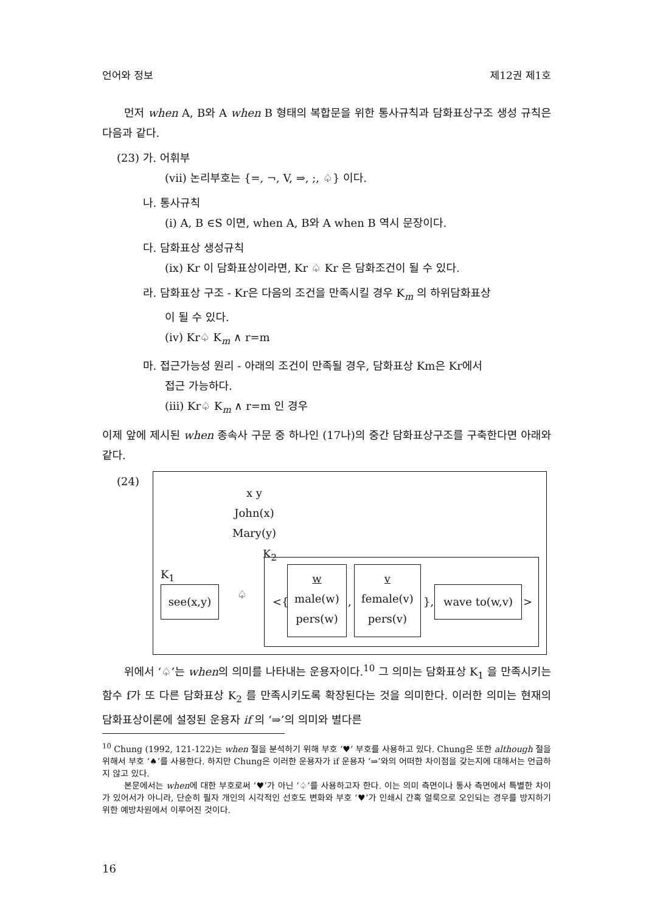언어와 정보 제12권 제1호
먼저 when A, B와 A when B 형태의 복합문을 위한 통사규칙과 담화표상구조 생성 규칙은 다음과 같다.
(23) 가. 어휘부
(vii) 논리부호는 {=, ¬, V, ⇒, ;, ♤} 이다.
나. 통사규칙
(i) A, B ∈S 이면, when A, B와 A when B 역시 문장이다.
다. 담화표상 생성규칙
(ix) Kr 이 담화표상이라면, Kr ♤ Kr 은 담화조건이 될 수 있다.
라. 담화표상 구조 - Kr은 다음의 조건을 만족시킬 경우 K<sub>m</sub> 의 하위담화표상
이 될 수 있다.
(iv) Kr♤ K<sub>m</sub> ∧ r=m
마. 접근가능성 원리 - 아래의 조건이 만족될 경우, 담화표상 Km은 Kr에서
접근 가능하다.
(iii) Kr♤ K<sub>m</sub> ∧ r=m 인 경우
이제 앞에 제시된 when 종속사 구문 중 하나인 (17나)의 중간 담화표상구조를 구축한다면 아래와 같다.
(24)
x y
John(x)
Mary(y)
K<sub>2</sub>
K<sub>1</sub>
see(x,y) ♤
<{
w
male(w)
pers(w)
,
v
female(v)
pers(v)
},
wave to(w,v)
>
위에서 ‘♤’는 when의 의미를 나타내는 운용자이다.<sup>10</sup> 그 의미는 담화표상 K<sub>1</sub> 을 만족시키는 함수 f가 또 다른 담화표상 K<sub>2</sub> 를 만족시키도록 확장된다는 것을 의미한다. 이러한 의미는 현재의 담화표상이론에 설정된 운용자 if 의 ‘⇒’의 의미와 별다른
<sup>10</sup> Chung (1992, 121-122)는 when 절을 분석하기 위해 부호 ‘♥’ 부호를 사용하고 있다. Chung은 또한 although 절을 위해서 부호 ‘♠’를 사용한다. 하지만 Chung은 이러한 운용자가 if 운용자 ‘⇒’와의 어떠한 차이점을 갖는지에 대해서는 언급하지 않고 있다.
본문에서는 when에 대한 부호로써 ‘♥’가 아닌 ‘♤’를 사용하고자 한다. 이는 의미 측면이나 통사 측면에서 특별한 차이가 있어서가 아니라, 단순히 필자 개인의 시각적인 선호도 변화와 부호 ‘♥’가 인쇄시 간혹 얼룩으로 오인되는 경우를 방지하기 위한 예방차원에서 이루어진 것이다.
16